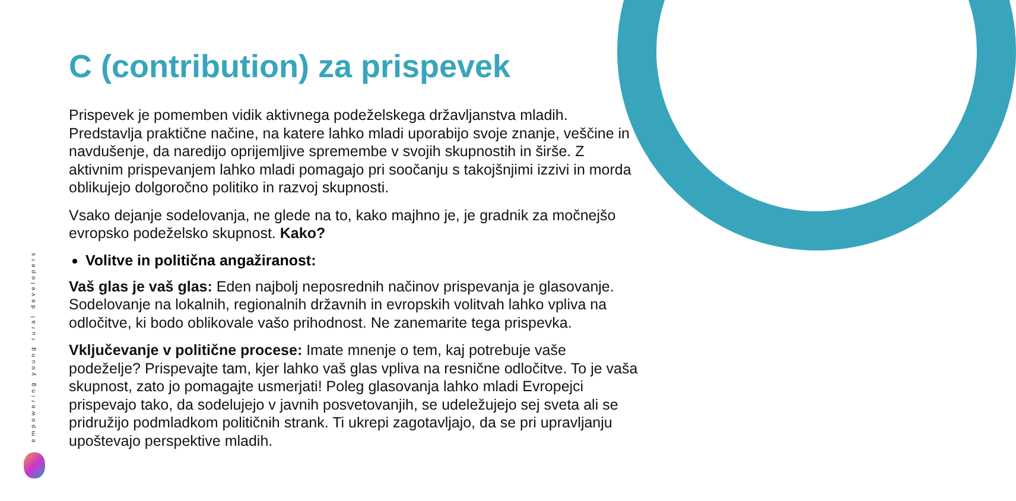empowering young rural developers
C (contribution) za prispevek
Prispevek je pomemben vidik aktivnega podeželskega državljanstva mladih. Predstavlja praktične načine, na katere lahko mladi uporabijo svoje znanje, veščine in navdušenje, da naredijo oprijemljive spremembe v svojih skupnostih in širše. Z aktivnim prispevanjem lahko mladi pomagajo pri soočanju s takojšnjimi izzivi in morda oblikujejo dolgoročno politiko in razvoj skupnosti.
Vsako dejanje sodelovanja, ne glede na to, kako majhno je, je gradnik za močnejšo evropsko podeželsko skupnost. Kako?
Volitve in politična angažiranost:
Vaš glas je vaš glas: Eden najbolj neposrednih načinov prispevanja je glasovanje. Sodelovanje na lokalnih, regionalnih državnih in evropskih volitvah lahko vpliva na odločitve, ki bodo oblikovale vašo prihodnost. Ne zanemarite tega prispevka.
Vključevanje v politične procese: Imate mnenje o tem, kaj potrebuje vaše podeželje? Prispevajte tam, kjer lahko vaš glas vpliva na resnične odločitve. To je vaša skupnost, zato jo pomagajte usmerjati! Poleg glasovanja lahko mladi Evropejci prispevajo tako, da sodelujejo v javnih posvetovanjih, se udeležujejo sej sveta ali se pridružijo podmladkom političnih strank. Ti ukrepi zagotavljajo, da se pri upravljanju upoštevajo perspektive mladih.